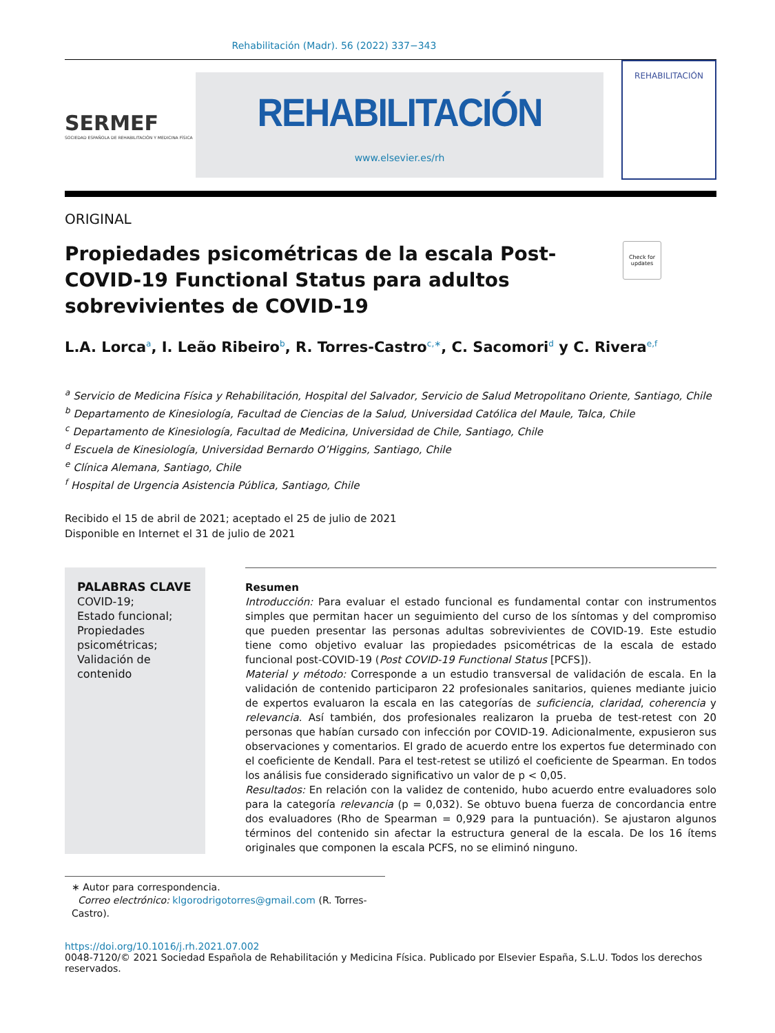Rehabilitación (Madr). 56 (2022) 337−343
SERMEF
SOCIEDAD ESPAÑOLA DE REHABILITACIÓN Y MEDICINA FÍSICA
REHABILITACIÓN
www.elsevier.es/rh
REHABILITACIÓN
ORIGINAL
Propiedades psicométricas de la escala Post-COVID-19 Functional Status para adultos sobrevivientes de COVID-19
Check for updates
L.A. Lorca<sup>a</sup>, I. Leão Ribeiro<sup>b</sup>, R. Torres-Castro<sup>c,∗</sup>, C. Sacomori<sup>d</sup> y C. Rivera<sup>e,f</sup>
<sup>a</sup> Servicio de Medicina Física y Rehabilitación, Hospital del Salvador, Servicio de Salud Metropolitano Oriente, Santiago, Chile
<sup>b</sup> Departamento de Kinesiología, Facultad de Ciencias de la Salud, Universidad Católica del Maule, Talca, Chile
<sup>c</sup> Departamento de Kinesiología, Facultad de Medicina, Universidad de Chile, Santiago, Chile
<sup>d</sup> Escuela de Kinesiología, Universidad Bernardo O’Higgins, Santiago, Chile
<sup>e</sup> Clínica Alemana, Santiago, Chile
<sup>f</sup> Hospital de Urgencia Asistencia Pública, Santiago, Chile
Recibido el 15 de abril de 2021; aceptado el 25 de julio de 2021
Disponible en Internet el 31 de julio de 2021
PALABRAS CLAVE
COVID-19;
Estado funcional;
Propiedades psicométricas;
Validación de contenido
Resumen
Introducción: Para evaluar el estado funcional es fundamental contar con instrumentos simples que permitan hacer un seguimiento del curso de los síntomas y del compromiso que pueden presentar las personas adultas sobrevivientes de COVID-19. Este estudio tiene como objetivo evaluar las propiedades psicométricas de la escala de estado funcional post-COVID-19 (Post COVID-19 Functional Status [PCFS]).
Material y método: Corresponde a un estudio transversal de validación de escala. En la validación de contenido participaron 22 profesionales sanitarios, quienes mediante juicio de expertos evaluaron la escala en las categorías de suficiencia, claridad, coherencia y relevancia. Así también, dos profesionales realizaron la prueba de test-retest con 20 personas que habían cursado con infección por COVID-19. Adicionalmente, expusieron sus observaciones y comentarios. El grado de acuerdo entre los expertos fue determinado con el coeficiente de Kendall. Para el test-retest se utilizó el coeficiente de Spearman. En todos los análisis fue considerado significativo un valor de p < 0,05.
Resultados: En relación con la validez de contenido, hubo acuerdo entre evaluadores solo para la categoría relevancia (p = 0,032). Se obtuvo buena fuerza de concordancia entre dos evaluadores (Rho de Spearman = 0,929 para la puntuación). Se ajustaron algunos términos del contenido sin afectar la estructura general de la escala. De los 16 ítems originales que componen la escala PCFS, no se eliminó ninguno.
∗ Autor para correspondencia.
Correo electrónico: klgorodrigotorres@gmail.com (R. Torres-Castro).
https://doi.org/10.1016/j.rh.2021.07.002
0048-7120/© 2021 Sociedad Española de Rehabilitación y Medicina Física. Publicado por Elsevier España, S.L.U. Todos los derechos reservados.